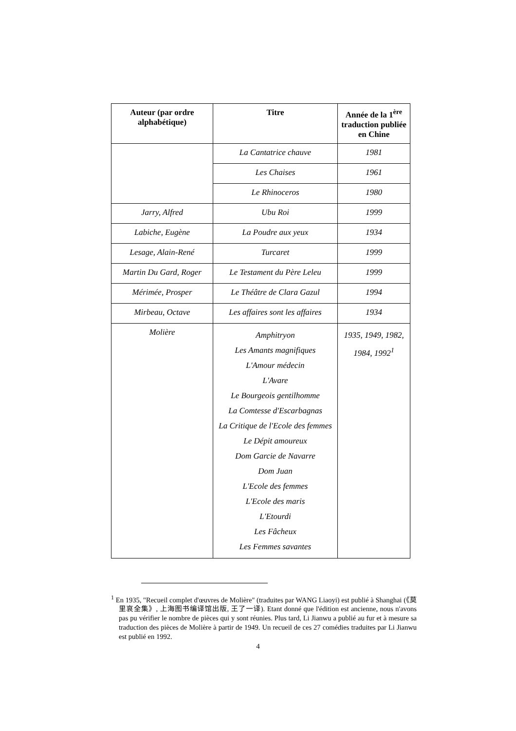| Auteur (par ordre alphabétique) | Titre | Année de la 1<sup>ère</sup> traduction publiée en Chine |
| --- | --- | --- |
| | La Cantatrice chauve | 1981 |
| | Les Chaises | 1961 |
| | Le Rhinoceros | 1980 |
| Jarry, Alfred | Ubu Roi | 1999 |
| Labiche, Eugène | La Poudre aux yeux | 1934 |
| Lesage, Alain-René | Turcaret | 1999 |
| Martin Du Gard, Roger | Le Testament du Père Leleu | 1999 |
| Mérimée, Prosper | Le Théâtre de Clara Gazul | 1994 |
| Mirbeau, Octave | Les affaires sont les affaires | 1934 |
| Molière | Amphitryon Les Amants magnifiques L'Amour médecin L'Avare Le Bourgeois gentilhomme La Comtesse d'Escarbagnas La Critique de l'Ecole des femmes Le Dépit amoureux Dom Garcie de Navarre Dom Juan L'Ecole des femmes L'Ecole des maris L'Etourdi Les Fâcheux Les Femmes savantes | 1935, 1949, 1982, 1984, 1992<sup>1</sup> |
<sup>1</sup> En 1935, "Recueil complet d'œuvres de Molière" (traduites par WANG Liaoyi) est publié à Shanghai (《莫里哀全集》, 上海图书编译馆出版, 王了一译). Etant donné que l'édition est ancienne, nous n'avons pas pu vérifier le nombre de pièces qui y sont réunies. Plus tard, Li Jianwu a publié au fur et à mesure sa traduction des pièces de Molière à partir de 1949. Un recueil de ces 27 comédies traduites par Li Jianwu est publié en 1992.
4